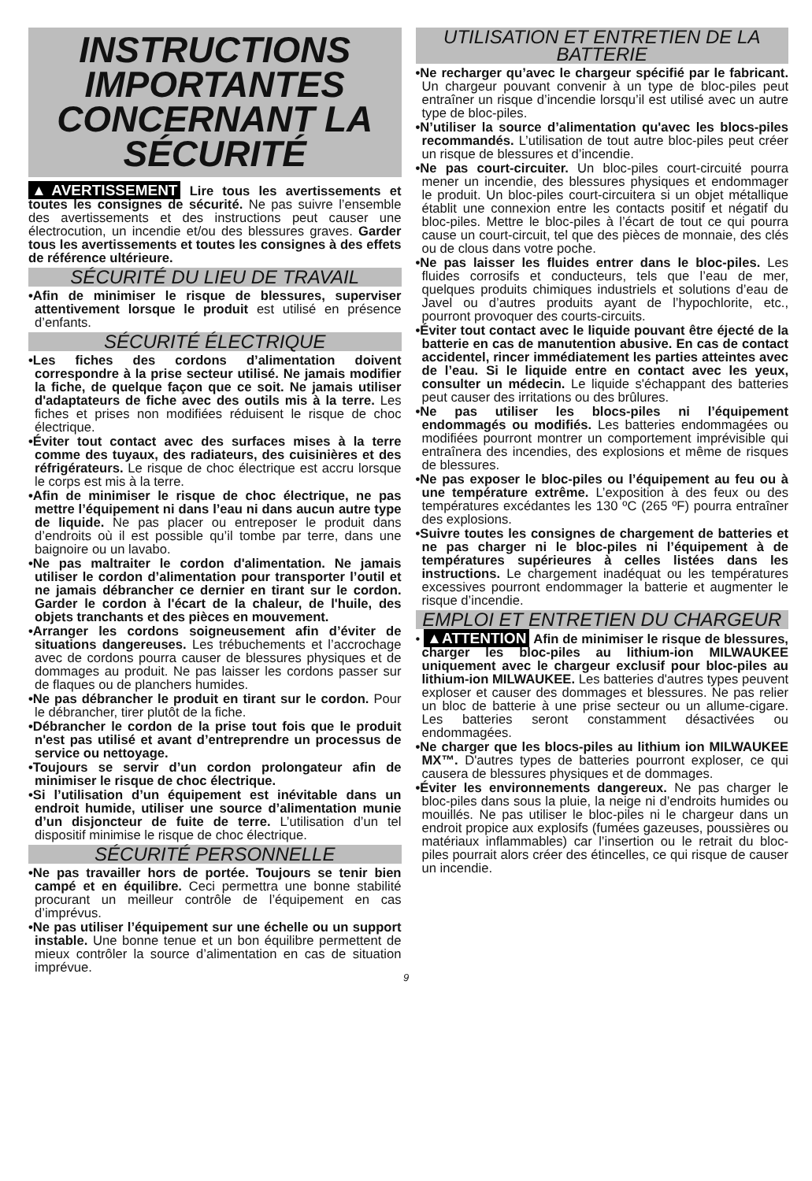INSTRUCTIONS IMPORTANTES CONCERNANT LA SÉCURITÉ
▲AVERTISSEMENT Lire tous les avertissements et toutes les consignes de sécurité. Ne pas suivre l’ensemble des avertissements et des instructions peut causer une électrocution, un incendie et/ou des blessures graves. Garder tous les avertissements et toutes les consignes à des effets de référence ultérieure.
SÉCURITÉ DU LIEU DE TRAVAIL
•Afin de minimiser le risque de blessures, superviser attentivement lorsque le produit est utilisé en présence d’enfants.
SÉCURITÉ ÉLECTRIQUE
•Les fiches des cordons d’alimentation doivent correspondre à la prise secteur utilisé. Ne jamais modifier la fiche, de quelque façon que ce soit. Ne jamais utiliser d'adaptateurs de fiche avec des outils mis à la terre. Les fiches et prises non modifiées réduisent le risque de choc électrique.
•Éviter tout contact avec des surfaces mises à la terre comme des tuyaux, des radiateurs, des cuisinières et des réfrigérateurs. Le risque de choc électrique est accru lorsque le corps est mis à la terre.
•Afin de minimiser le risque de choc électrique, ne pas mettre l’équipement ni dans l’eau ni dans aucun autre type de liquide. Ne pas placer ou entreposer le produit dans d’endroits où il est possible qu’il tombe par terre, dans une baignoire ou un lavabo.
•Ne pas maltraiter le cordon d'alimentation. Ne jamais utiliser le cordon d’alimentation pour transporter l’outil et ne jamais débrancher ce dernier en tirant sur le cordon. Garder le cordon à l'écart de la chaleur, de l'huile, des objets tranchants et des pièces en mouvement.
•Arranger les cordons soigneusement afin d’éviter de situations dangereuses. Les trébuchements et l’accrochage avec de cordons pourra causer de blessures physiques et de dommages au produit. Ne pas laisser les cordons passer sur de flaques ou de planchers humides.
•Ne pas débrancher le produit en tirant sur le cordon. Pour le débrancher, tirer plutôt de la fiche.
•Débrancher le cordon de la prise tout fois que le produit n'est pas utilisé et avant d’entreprendre un processus de service ou nettoyage.
•Toujours se servir d’un cordon prolongateur afin de minimiser le risque de choc électrique.
•Si l’utilisation d’un équipement est inévitable dans un endroit humide, utiliser une source d’alimentation munie d’un disjoncteur de fuite de terre. L’utilisation d’un tel dispositif minimise le risque de choc électrique.
SÉCURITÉ PERSONNELLE
•Ne pas travailler hors de portée. Toujours se tenir bien campé et en équilibre. Ceci permettra une bonne stabilité procurant un meilleur contrôle de l’équipement en cas d’imprévus.
•Ne pas utiliser l’équipement sur une échelle ou un support instable. Une bonne tenue et un bon équilibre permettent de mieux contrôler la source d’alimentation en cas de situation imprévue.
UTILISATION ET ENTRETIEN DE LA BATTERIE
•Ne recharger qu’avec le chargeur spécifié par le fabricant. Un chargeur pouvant convenir à un type de bloc-piles peut entraîner un risque d’incendie lorsqu’il est utilisé avec un autre type de bloc-piles.
•N’utiliser la source d’alimentation qu'avec les blocs-piles recommandés. L’utilisation de tout autre bloc-piles peut créer un risque de blessures et d’incendie.
•Ne pas court-circuiter. Un bloc-piles court-circuité pourra mener un incendie, des blessures physiques et endommager le produit. Un bloc-piles court-circuitera si un objet métallique établit une connexion entre les contacts positif et négatif du bloc-piles. Mettre le bloc-piles à l’écart de tout ce qui pourra cause un court-circuit, tel que des pièces de monnaie, des clés ou de clous dans votre poche.
•Ne pas laisser les fluides entrer dans le bloc-piles. Les fluides corrosifs et conducteurs, tels que l’eau de mer, quelques produits chimiques industriels et solutions d’eau de Javel ou d’autres produits ayant de l’hypochlorite, etc., pourront provoquer des courts-circuits.
•Éviter tout contact avec le liquide pouvant être éjecté de la batterie en cas de manutention abusive. En cas de contact accidentel, rincer immédiatement les parties atteintes avec de l’eau. Si le liquide entre en contact avec les yeux, consulter un médecin. Le liquide s'échappant des batteries peut causer des irritations ou des brûlures.
•Ne pas utiliser les blocs-piles ni l’équipement endommagés ou modifiés. Les batteries endommagées ou modifiées pourront montrer un comportement imprévisible qui entraînera des incendies, des explosions et même de risques de blessures.
•Ne pas exposer le bloc-piles ou l’équipement au feu ou à une température extrême. L’exposition à des feux ou des températures excédantes les 130 ºC (265 ºF) pourra entraîner des explosions.
•Suivre toutes les consignes de chargement de batteries et ne pas charger ni le bloc-piles ni l’équipement à de températures supérieures à celles listées dans les instructions. Le chargement inadéquat ou les températures excessives pourront endommager la batterie et augmenter le risque d’incendie.
EMPLOI ET ENTRETIEN DU CHARGEUR
• ▲ATTENTION Afin de minimiser le risque de blessures, charger les bloc-piles au lithium-ion MILWAUKEE uniquement avec le chargeur exclusif pour bloc-piles au lithium-ion MILWAUKEE. Les batteries d'autres types peuvent exploser et causer des dommages et blessures. Ne pas relier un bloc de batterie à une prise secteur ou un allume-cigare. Les batteries seront constamment désactivées ou endommagées.
•Ne charger que les blocs-piles au lithium ion MILWAUKEE MX™. D'autres types de batteries pourront exploser, ce qui causera de blessures physiques et de dommages.
•Éviter les environnements dangereux. Ne pas charger le bloc-piles dans sous la pluie, la neige ni d’endroits humides ou mouillés. Ne pas utiliser le bloc-piles ni le chargeur dans un endroit propice aux explosifs (fumées gazeuses, poussières ou matériaux inflammables) car l’insertion ou le retrait du bloc-piles pourrait alors créer des étincelles, ce qui risque de causer un incendie.
9